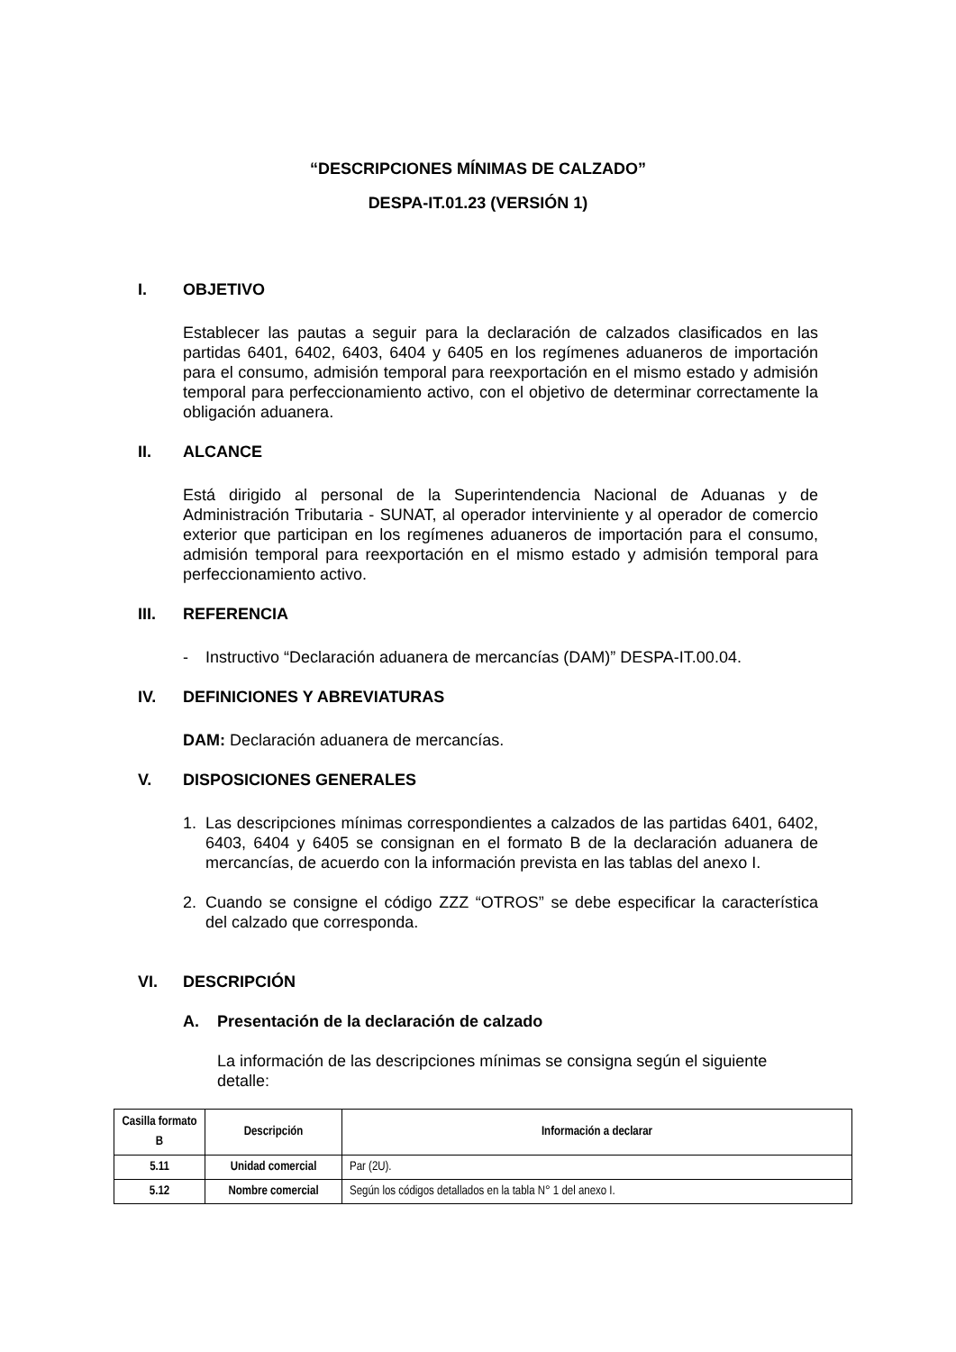“DESCRIPCIONES MÍNIMAS DE CALZADO”
DESPA-IT.01.23 (VERSIÓN 1)
I. OBJETIVO
Establecer las pautas a seguir para la declaración de calzados clasificados en las partidas 6401, 6402, 6403, 6404 y 6405 en los regímenes aduaneros de importación para el consumo, admisión temporal para reexportación en el mismo estado y admisión temporal para perfeccionamiento activo, con el objetivo de determinar correctamente la obligación aduanera.
II. ALCANCE
Está dirigido al personal de la Superintendencia Nacional de Aduanas y de Administración Tributaria - SUNAT, al operador interviniente y al operador de comercio exterior que participan en los regímenes aduaneros de importación para el consumo, admisión temporal para reexportación en el mismo estado y admisión temporal para perfeccionamiento activo.
III. REFERENCIA
- Instructivo “Declaración aduanera de mercancías (DAM)” DESPA-IT.00.04.
IV. DEFINICIONES Y ABREVIATURAS
DAM: Declaración aduanera de mercancías.
V. DISPOSICIONES GENERALES
1. Las descripciones mínimas correspondientes a calzados de las partidas 6401, 6402, 6403, 6404 y 6405 se consignan en el formato B de la declaración aduanera de mercancías, de acuerdo con la información prevista en las tablas del anexo I.
2. Cuando se consigne el código ZZZ “OTROS” se debe especificar la característica del calzado que corresponda.
VI. DESCRIPCIÓN
A. Presentación de la declaración de calzado
La información de las descripciones mínimas se consigna según el siguiente detalle:
| Casilla formato B | Descripción | Información a declarar |
| --- | --- | --- |
| 5.11 | Unidad comercial | Par (2U). |
| 5.12 | Nombre comercial | Según los códigos detallados en la tabla N° 1 del anexo I. |